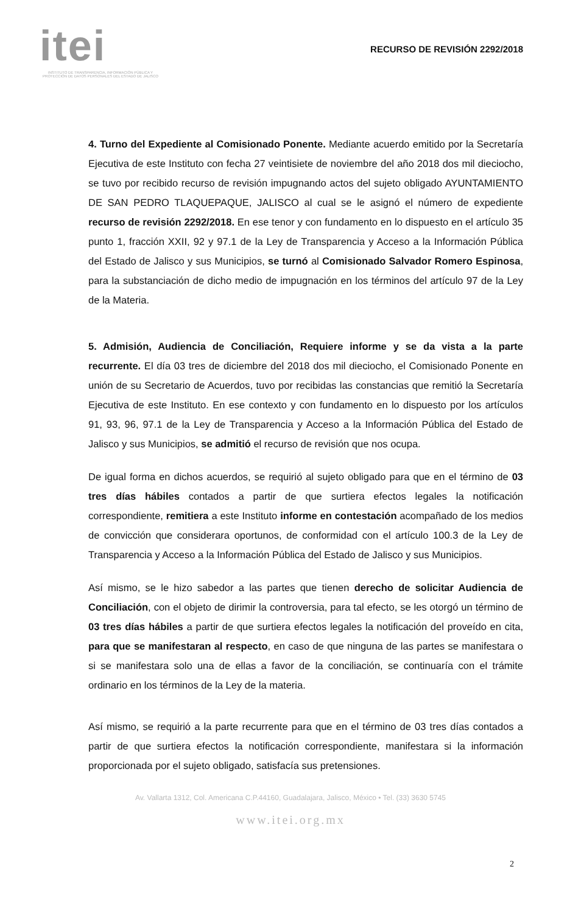itei
INSTITUTO DE TRANSPARENCIA, INFORMACIÓN PÚBLICA Y PROTECCIÓN DE DATOS PERSONALES DEL ESTADO DE JALISCO
RECURSO DE REVISIÓN 2292/2018
4. Turno del Expediente al Comisionado Ponente. Mediante acuerdo emitido por la Secretaría Ejecutiva de este Instituto con fecha 27 veintisiete de noviembre del año 2018 dos mil dieciocho, se tuvo por recibido recurso de revisión impugnando actos del sujeto obligado AYUNTAMIENTO DE SAN PEDRO TLAQUEPAQUE, JALISCO al cual se le asignó el número de expediente recurso de revisión 2292/2018. En ese tenor y con fundamento en lo dispuesto en el artículo 35 punto 1, fracción XXII, 92 y 97.1 de la Ley de Transparencia y Acceso a la Información Pública del Estado de Jalisco y sus Municipios, se turnó al Comisionado Salvador Romero Espinosa, para la substanciación de dicho medio de impugnación en los términos del artículo 97 de la Ley de la Materia.
5. Admisión, Audiencia de Conciliación, Requiere informe y se da vista a la parte recurrente. El día 03 tres de diciembre del 2018 dos mil dieciocho, el Comisionado Ponente en unión de su Secretario de Acuerdos, tuvo por recibidas las constancias que remitió la Secretaría Ejecutiva de este Instituto. En ese contexto y con fundamento en lo dispuesto por los artículos 91, 93, 96, 97.1 de la Ley de Transparencia y Acceso a la Información Pública del Estado de Jalisco y sus Municipios, se admitió el recurso de revisión que nos ocupa.
De igual forma en dichos acuerdos, se requirió al sujeto obligado para que en el término de 03 tres días hábiles contados a partir de que surtiera efectos legales la notificación correspondiente, remitiera a este Instituto informe en contestación acompañado de los medios de convicción que considerara oportunos, de conformidad con el artículo 100.3 de la Ley de Transparencia y Acceso a la Información Pública del Estado de Jalisco y sus Municipios.
Así mismo, se le hizo sabedor a las partes que tienen derecho de solicitar Audiencia de Conciliación, con el objeto de dirimir la controversia, para tal efecto, se les otorgó un término de 03 tres días hábiles a partir de que surtiera efectos legales la notificación del proveído en cita, para que se manifestaran al respecto, en caso de que ninguna de las partes se manifestara o si se manifestara solo una de ellas a favor de la conciliación, se continuaría con el trámite ordinario en los términos de la Ley de la materia.
Así mismo, se requirió a la parte recurrente para que en el término de 03 tres días contados a partir de que surtiera efectos la notificación correspondiente, manifestara si la información proporcionada por el sujeto obligado, satisfacía sus pretensiones.
Av. Vallarta 1312, Col. Americana C.P.44160, Guadalajara, Jalisco, México • Tel. (33) 3630 5745
2
www.itei.org.mx